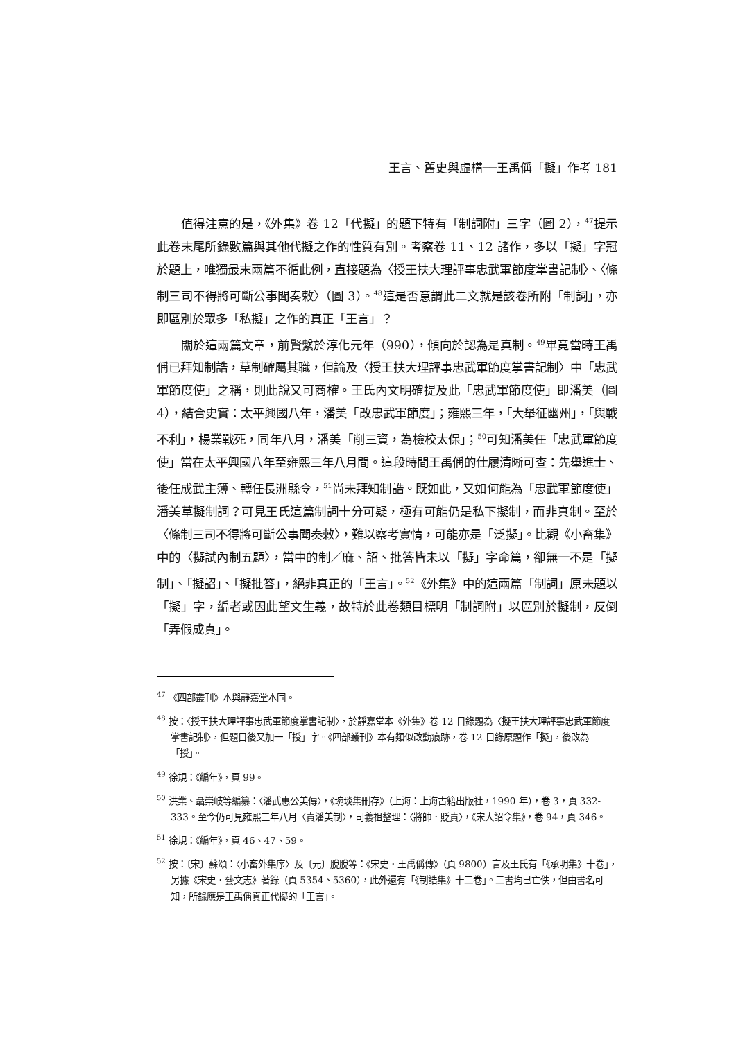王言、舊史與虛構──王禹偁「擬」作考 181
值得注意的是，《外集》卷 12「代擬」的題下特有「制詞附」三字（圖 2），<sup>47</sup>提示此卷末尾所錄數篇與其他代擬之作的性質有別。考察卷 11、12 諸作，多以「擬」字冠於題上，唯獨最末兩篇不循此例，直接題為〈授王扶大理評事忠武軍節度掌書記制〉、〈條制三司不得將可斷公事聞奏敕〉（圖 3）。<sup>48</sup>這是否意謂此二文就是該卷所附「制詞」，亦即區別於眾多「私擬」之作的真正「王言」？
關於這兩篇文章，前賢繫於淳化元年（990），傾向於認為是真制。<sup>49</sup>畢竟當時王禹偁已拜知制誥，草制確屬其職，但論及〈授王扶大理評事忠武軍節度掌書記制〉中「忠武軍節度使」之稱，則此說又可商榷。王氏內文明確提及此「忠武軍節度使」即潘美（圖 4），結合史實：太平興國八年，潘美「改忠武軍節度」；雍熙三年，「大舉征幽州」，「與戰不利」，楊業戰死，同年八月，潘美「削三資，為檢校太保」；<sup>50</sup>可知潘美任「忠武軍節度使」當在太平興國八年至雍熙三年八月間。這段時間王禹偁的仕履清晰可查：先舉進士、後任成武主簿、轉任長洲縣令，<sup>51</sup>尚未拜知制誥。既如此，又如何能為「忠武軍節度使」潘美草擬制詞？可見王氏這篇制詞十分可疑，極有可能仍是私下擬制，而非真制。至於〈條制三司不得將可斷公事聞奏敕〉，難以察考實情，可能亦是「泛擬」。比觀《小畜集》中的〈擬試內制五題〉，當中的制／麻、詔、批答皆未以「擬」字命篇，卻無一不是「擬制」、「擬詔」、「擬批答」，絕非真正的「王言」。<sup>52</sup>《外集》中的這兩篇「制詞」原未題以「擬」字，編者或因此望文生義，故特於此卷類目標明「制詞附」以區別於擬制，反倒「弄假成真」。
<sup>47</sup> 《四部叢刊》本與靜嘉堂本同。
<sup>48</sup> 按：〈授王扶大理評事忠武軍節度掌書記制〉，於靜嘉堂本《外集》卷 12 目錄題為〈擬王扶大理評事忠武軍節度掌書記制〉，但題目後又加一「授」字。《四部叢刊》本有類似改動痕跡，卷 12 目錄原題作「擬」，後改為「授」。
<sup>49</sup> 徐規：《編年》，頁 99。
<sup>50</sup> 洪業、聶崇岐等編纂：〈潘武惠公美傳〉，《琬琰集刪存》（上海：上海古籍出版社，1990 年），卷 3，頁 332-333。至今仍可見雍熙三年八月〈責潘美制〉，司義祖整理：〈將帥．貶責〉，《宋大詔令集》，卷 94，頁 346。
<sup>51</sup> 徐規：《編年》，頁 46、47、59。
<sup>52</sup> 按：〔宋〕蘇頌：〈小畜外集序〉及〔元〕脫脫等：《宋史．王禹偁傳》（頁 9800）言及王氏有「《承明集》十卷」，另據《宋史．藝文志》著錄（頁 5354、5360），此外還有「《制誥集》十二卷」。二書均已亡佚，但由書名可知，所錄應是王禹偁真正代擬的「王言」。